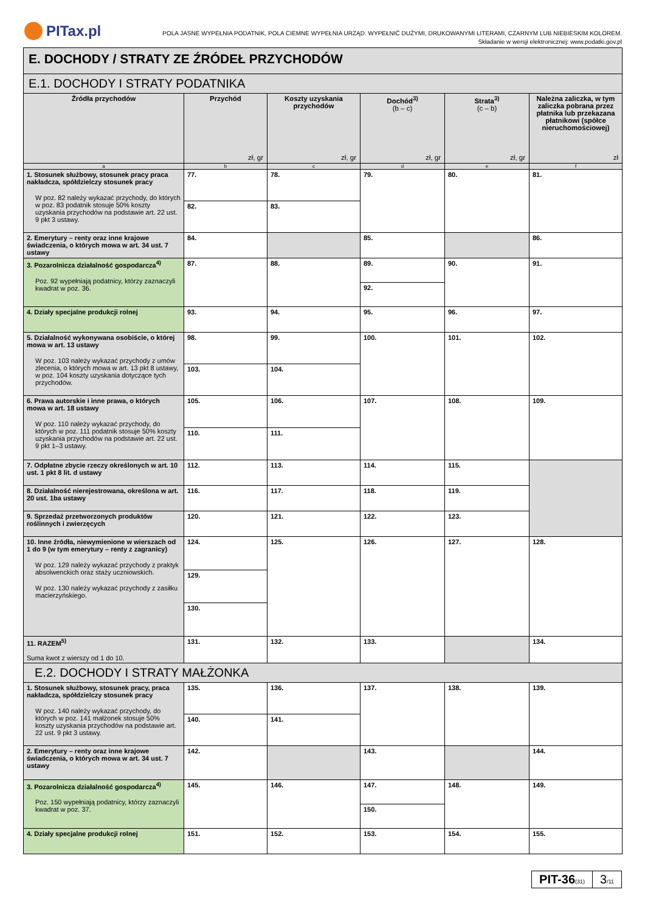PITax.pl
POLA JASNE WYPEŁNIA PODATNIK, POLA CIEMNE WYPEŁNIA URZĄD. WYPEŁNIĆ DUŻYMI, DRUKOWANYMI LITERAMI, CZARNYM LUB NIEBIESKIM KOLOREM.
Składanie w wersji elektronicznej: www.podatki.gov.pl
| E. DOCHODY / STRATY ZE ŹRÓDEŁ PRZYCHODÓW | | | | | |
| E.1. DOCHODY I STRATY PODATNIKA | | | | | |
| Źródła przychodów | Przychód zł, gr | Koszty uzyskania przychodów zł, gr | Dochód<sup>3)</sup> (b – c) zł, gr | Strata<sup>3)</sup> (c – b) zł, gr | Należna zaliczka, w tym zaliczka pobrana przez płatnika lub przekazana płatnikowi (spółce nieruchomościowej) zł |
| a | b | c | d | e | f |
| 1. Stosunek służbowy, stosunek pracy praca nakładcza, spółdzielczy stosunek pracy W poz. 82 należy wykazać przychody, do których w poz. 83 podatnik stosuje 50% koszty uzyskania przychodów na podstawie art. 22 ust. 9 pkt 3 ustawy. | 77. | 78. | 79. | 80. | 81. |
| | 82. | 83. | | | |
| 2. Emerytury – renty oraz inne krajowe świadczenia, o których mowa w art. 34 ust. 7 ustawy | 84. | | 85. | | 86. |
| 3. Pozarolnicza działalność gospodarcza<sup>4)</sup> Poz. 92 wypełniają podatnicy, którzy zaznaczyli kwadrat w poz. 36. | 87. | 88. | 89. | 90. | 91. |
| | | | 92. | | |
| 4. Działy specjalne produkcji rolnej | 93. | 94. | 95. | 96. | 97. |
| 5. Działalność wykonywana osobiście, o której mowa w art. 13 ustawy W poz. 103 należy wykazać przychody z umów zlecenia, o których mowa w art. 13 pkt 8 ustawy, w poz. 104 koszty uzyskania dotyczące tych przychodów. | 98. | 99. | 100. | 101. | 102. |
| | 103. | 104. | | | |
| 6. Prawa autorskie i inne prawa, o których mowa w art. 18 ustawy W poz. 110 należy wykazać przychody, do których w poz. 111 podatnik stosuje 50% koszty uzyskania przychodów na podstawie art. 22 ust. 9 pkt 1–3 ustawy. | 105. | 106. | 107. | 108. | 109. |
| | 110. | 111. | | | |
| 7. Odpłatne zbycie rzeczy określonych w art. 10 ust. 1 pkt 8 lit. d ustawy | 112. | 113. | 114. | 115. | |
| 8. Działalność nierejestrowana, określona w art. 20 ust. 1ba ustawy | 116. | 117. | 118. | 119. | |
| 9. Sprzedaż przetworzonych produktów roślinnych i zwierzęcych | 120. | 121. | 122. | 123. | |
| 10. Inne źródła, niewymienione w wierszach od 1 do 9 (w tym emerytury – renty z zagranicy) W poz. 129 należy wykazać przychody z praktyk absolwenckich oraz staży uczniowskich. W poz. 130 należy wykazać przychody z zasiłku macierzyńskiego. | 124. | 125. | 126. | 127. | 128. |
| | 129. | | | | |
| | 130. | | | | |
| 11. RAZEM<sup>5)</sup> Suma kwot z wierszy od 1 do 10. | 131. | 132. | 133. | | 134. |
| E.2. DOCHODY I STRATY MAŁŻONKA | | | | | |
| 1. Stosunek służbowy, stosunek pracy, praca nakładcza, spółdzielczy stosunek pracy W poz. 140 należy wykazać przychody, do których w poz. 141 małżonek stosuje 50% koszty uzyskania przychodów na podstawie art. 22 ust. 9 pkt 3 ustawy. | 135. | 136. | 137. | 138. | 139. |
| | 140. | 141. | | | |
| 2. Emerytury – renty oraz inne krajowe świadczenia, o których mowa w art. 34 ust. 7 ustawy | 142. | | 143. | | 144. |
| 3. Pozarolnicza działalność gospodarcza<sup>4)</sup> Poz. 150 wypełniają podatnicy, którzy zaznaczyli kwadrat w poz. 37. | 145. | 146. | 147. | 148. | 149. |
| | | | 150. | | |
| 4. Działy specjalne produkcji rolnej | 151. | 152. | 153. | 154. | 155. |
PIT-36(31)
3/11